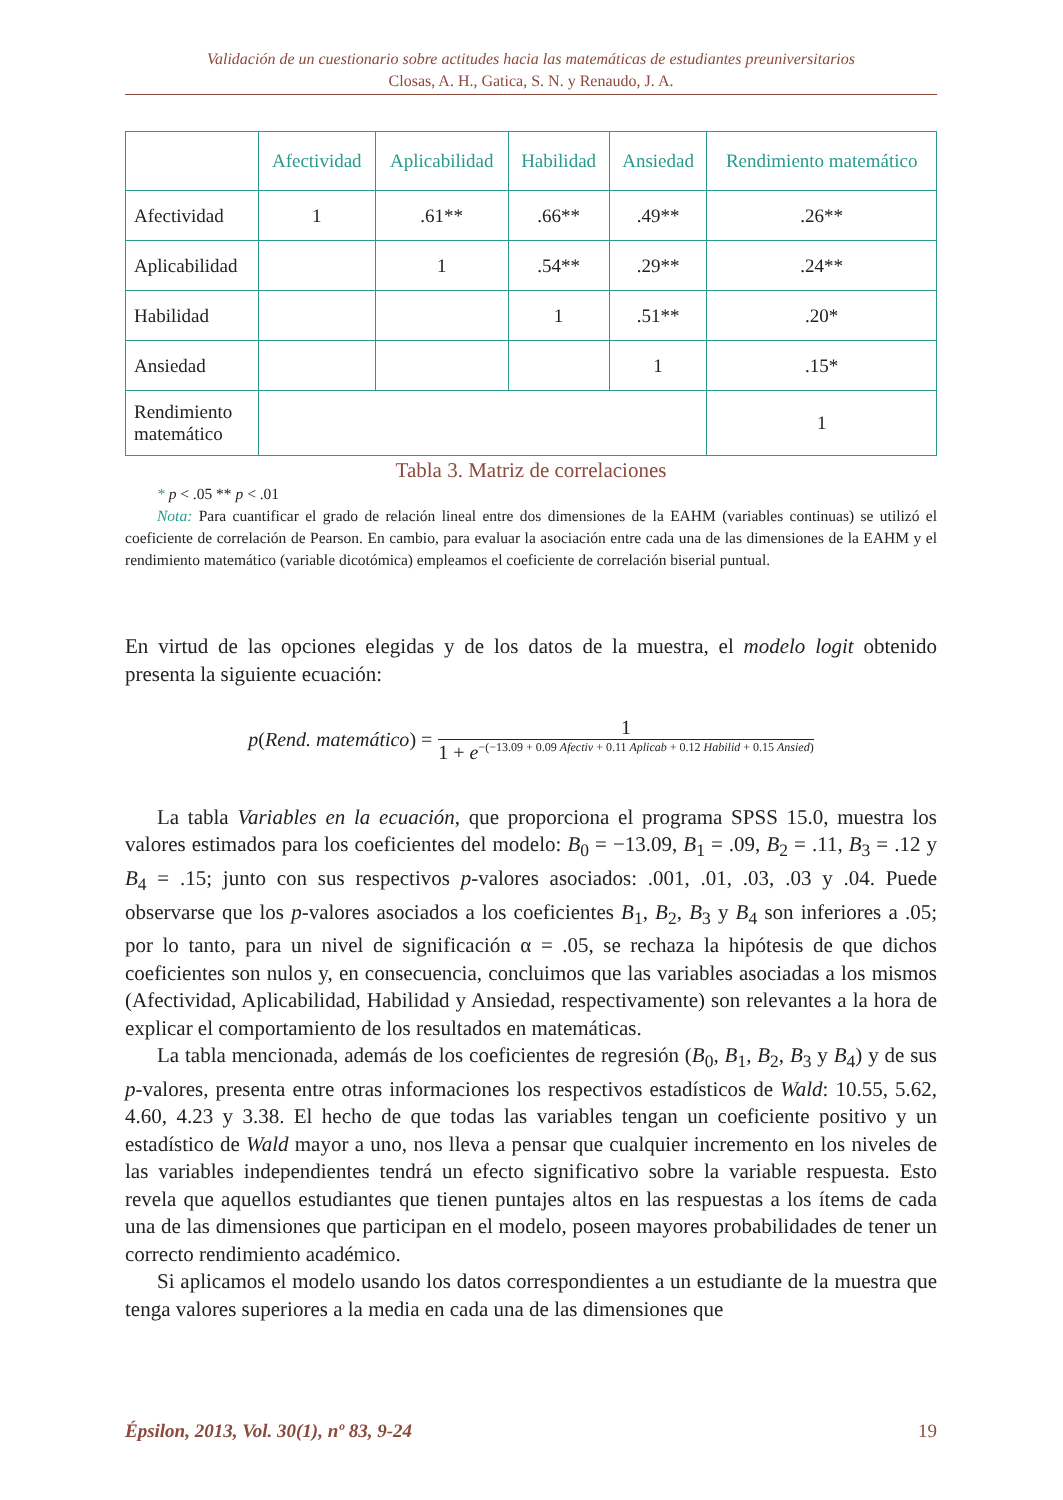Validación de un cuestionario sobre actitudes hacia las matemáticas de estudiantes preuniversitarios
Closas, A. H., Gatica, S. N. y Renaudo, J. A.
| | Afectividad | Aplicabilidad | Habilidad | Ansiedad | Rendimiento matemático |
| --- | --- | --- | --- | --- | --- |
| Afectividad | 1 | .61** | .66** | .49** | .26** |
| Aplicabilidad | | 1 | .54** | .29** | .24** |
| Habilidad | | | 1 | .51** | .20* |
| Ansiedad | | | | 1 | .15* |
| Rendimiento matemático | | | | | 1 |
Tabla 3. Matriz de correlaciones
* p < .05 ** p < .01
Nota: Para cuantificar el grado de relación lineal entre dos dimensiones de la EAHM (variables continuas) se utilizó el coeficiente de correlación de Pearson. En cambio, para evaluar la asociación entre cada una de las dimensiones de la EAHM y el rendimiento matemático (variable dicotómica) empleamos el coeficiente de correlación biserial puntual.
En virtud de las opciones elegidas y de los datos de la muestra, el modelo logit obtenido presenta la siguiente ecuación:
p(Rend. matemático) =
1
1 + e<sup>−(−13.09 + 0.09 Afectiv + 0.11 Aplicab + 0.12 Habilid + 0.15 Ansied)</sup>
La tabla Variables en la ecuación, que proporciona el programa SPSS 15.0, muestra los valores estimados para los coeficientes del modelo: B<sub>0</sub> = −13.09, B<sub>1</sub> = .09, B<sub>2</sub> = .11, B<sub>3</sub> = .12 y B<sub>4</sub> = .15; junto con sus respectivos p-valores asociados: .001, .01, .03, .03 y .04. Puede observarse que los p-valores asociados a los coeficientes B<sub>1</sub>, B<sub>2</sub>, B<sub>3</sub> y B<sub>4</sub> son inferiores a .05; por lo tanto, para un nivel de significación α = .05, se rechaza la hipótesis de que dichos coeficientes son nulos y, en consecuencia, concluimos que las variables asociadas a los mismos (Afectividad, Aplicabilidad, Habilidad y Ansiedad, respectivamente) son relevantes a la hora de explicar el comportamiento de los resultados en matemáticas.
La tabla mencionada, además de los coeficientes de regresión (B<sub>0</sub>, B<sub>1</sub>, B<sub>2</sub>, B<sub>3</sub> y B<sub>4</sub>) y de sus p-valores, presenta entre otras informaciones los respectivos estadísticos de Wald: 10.55, 5.62, 4.60, 4.23 y 3.38. El hecho de que todas las variables tengan un coeficiente positivo y un estadístico de Wald mayor a uno, nos lleva a pensar que cualquier incremento en los niveles de las variables independientes tendrá un efecto significativo sobre la variable respuesta. Esto revela que aquellos estudiantes que tienen puntajes altos en las respuestas a los ítems de cada una de las dimensiones que participan en el modelo, poseen mayores probabilidades de tener un correcto rendimiento académico.
Si aplicamos el modelo usando los datos correspondientes a un estudiante de la muestra que tenga valores superiores a la media en cada una de las dimensiones que
Épsilon, 2013, Vol. 30(1), nº 83, 9-24 19